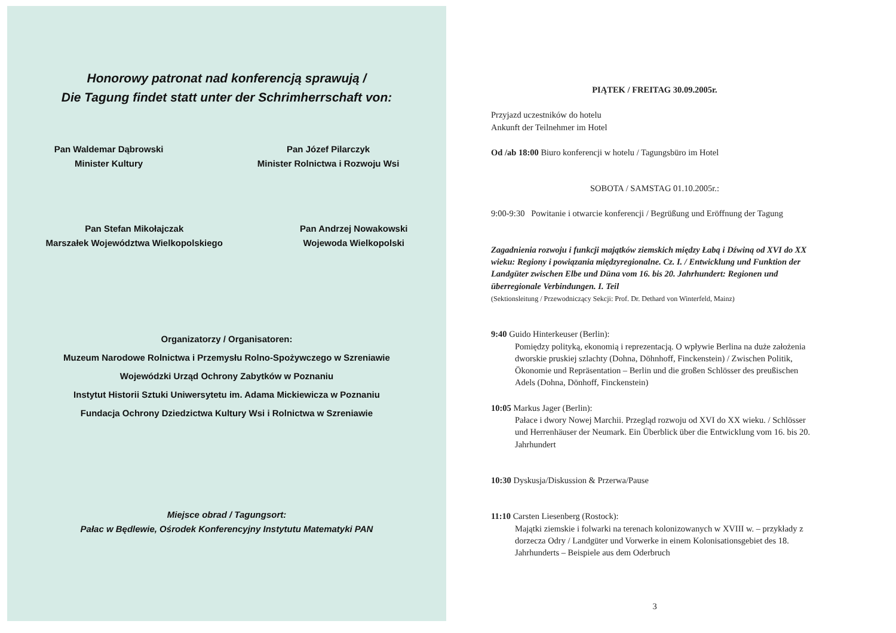Honorowy patronat nad konferencją sprawują /
Die Tagung findet statt unter der Schrimherrschaft von:
Pan Waldemar Dąbrowski
Minister Kultury
Pan Józef Pilarczyk
Minister Rolnictwa i Rozwoju Wsi
Pan Stefan Mikołajczak
Marszałek Województwa Wielkopolskiego
Pan Andrzej Nowakowski
Wojewoda Wielkopolski
Organizatorzy / Organisatoren:
Muzeum Narodowe Rolnictwa i Przemysłu Rolno-Spożywczego w Szreniawie
Wojewódzki Urząd Ochrony Zabytków w Poznaniu
Instytut Historii Sztuki Uniwersytetu im. Adama Mickiewicza w Poznaniu
Fundacja Ochrony Dziedzictwa Kultury Wsi i Rolnictwa w Szreniawie
Miejsce obrad / Tagungsort:
Pałac w Będlewie, Ośrodek Konferencyjny Instytutu Matematyki PAN
PIĄTEK / FREITAG 30.09.2005r.
Przyjazd uczestników do hotelu
Ankunft der Teilnehmer im Hotel
Od /ab 18:00 Biuro konferencji w hotelu / Tagungsbüro im Hotel
SOBOTA / SAMSTAG 01.10.2005r.:
9:00-9:30 Powitanie i otwarcie konferencji / Begrüßung und Eröffnung der Tagung
Zagadnienia rozwoju i funkcji majątków ziemskich między Łabą i Dźwiną od XVI do XX wieku: Regiony i powiązania międzyregionalne. Cz. I. / Entwicklung und Funktion der Landgüter zwischen Elbe und Düna vom 16. bis 20. Jahrhundert: Regionen und überregionale Verbindungen. I. Teil
(Sektionsleitung / Przewodniczący Sekcji: Prof. Dr. Dethard von Winterfeld, Mainz)
9:40 Guido Hinterkeuser (Berlin):
Pomiędzy polityką, ekonomią i reprezentacją. O wpływie Berlina na duże założenia dworskie pruskiej szlachty (Dohna, Döhnhoff, Finckenstein) / Zwischen Politik, Ökonomie und Repräsentation – Berlin und die großen Schlösser des preußischen Adels (Dohna, Dönhoff, Finckenstein)
10:05 Markus Jager (Berlin):
Pałace i dwory Nowej Marchii. Przegląd rozwoju od XVI do XX wieku. / Schlösser und Herrenhäuser der Neumark. Ein Überblick über die Entwicklung vom 16. bis 20. Jahrhundert
10:30 Dyskusja/Diskussion & Przerwa/Pause
11:10 Carsten Liesenberg (Rostock):
Majątki ziemskie i folwarki na terenach kolonizowanych w XVIII w. – przykłady z dorzecza Odry / Landgüter und Vorwerke in einem Kolonisationsgebiet des 18. Jahrhunderts – Beispiele aus dem Oderbruch
3